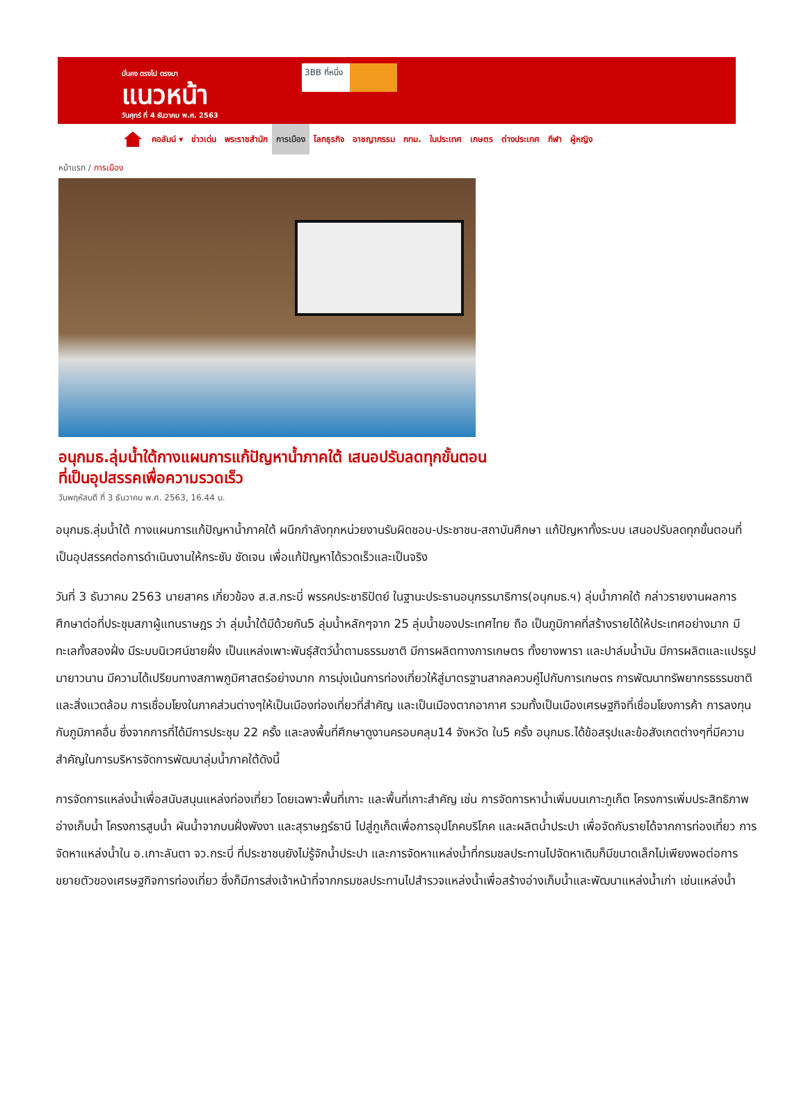มั่นคง ตรงไป ตรงมา
แนวหน้า
วันศุกร์ ที่ 4 ธันวาคม พ.ศ. 2563
3BB ที่หนึ่ง
คอลัมน์ ▾ ข่าวเด่น พระราชสำนัก การเมือง โลกธุรกิจ อาชญากรรม กทม. ในประเทศ เกษตร ต่างประเทศ กีฬา ผู้หญิง
หน้าแรก / การเมือง
อนุกมธ.ลุ่มน้ำใต้กางแผนการแก้ปัญหาน้ำภาคใต้ เสนอปรับลดทุกขั้นตอนที่เป็นอุปสรรคเพื่อความรวดเร็ว
วันพฤหัสบดี ที่ 3 ธันวาคม พ.ศ. 2563, 16.44 น.
อนุกมธ.ลุ่มน้ำใต้ กางแผนการแก้ปัญหาน้ำภาคใต้ ผนึกกำลังทุกหน่วยงานรับผิดชอบ-ประชาชน-สถาบันศึกษา แก้ปัญหาทั้งระบบ เสนอปรับลดทุกขั้นตอนที่เป็นอุปสรรคต่อการดำเนินงานให้กระชับ ชัดเจน เพื่อแก้ปัญหาได้รวดเร็วและเป็นจริง
วันที่ 3 ธันวาคม 2563 นายสาคร เกี่ยวข้อง ส.ส.กระบี่ พรรคประชาธิปัตย์ ในฐานะประธานอนุกรรมาธิการ(อนุกมธ.ฯ) ลุ่มน้ำภาคใต้ กล่าวรายงานผลการศึกษาต่อที่ประชุมสภาผู้แทนราษฎร ว่า ลุ่มน้ำใต้มีด้วยกัน5 ลุ่มน้ำหลักๆจาก 25 ลุ่มน้ำของประเทศไทย ถือ เป็นภูมิภาคที่สร้างรายได้ให้ประเทศอย่างมาก มีทะเลทั้งสองฝั่ง มีระบบนิเวศน์ชายฝั่ง เป็นแหล่งเพาะพันธุ์สัตว์น้ำตามธรรมชาติ มีการผลิตทางการเกษตร ทั้งยางพารา และปาล์มน้ำมัน มีการผลิตและแปรรูปมายาวนาน มีความได้เปรียบทางสภาพภูมิศาสตร์อย่างมาก การมุ่งเน้นการท่องเที่ยวให้สู่มาตรฐานสากลควบคู่ไปกับการเกษตร การพัฒนาทรัพยากรธรรมชาติและสิ่งแวดล้อม การเชื่อมโยงในภาคส่วนต่างๆให้เป็นเมืองท่องเที่ยวที่สำคัญ และเป็นเมืองตากอากาศ รวมทั้งเป็นเมืองเศรษฐกิจที่เชื่อมโยงการค้า การลงทุนกับภูมิภาคอื่น ซึ่งจากการที่ได้มีการประชุม 22 ครั้ง และลงพื้นที่ศึกษาดูงานครอบคลุม14 จังหวัด ใน5 ครั้ง อนุกมธ.ได้ข้อสรุปและข้อสังเกตต่างๆที่มีความสำคัญในการบริหารจัดการพัฒนาลุ่มน้ำภาคใต้ดังนี้
การจัดการแหล่งน้ำเพื่อสนับสนุนแหล่งท่องเที่ยว โดยเฉพาะพื้นที่เกาะ และพื้นที่เกาะสำคัญ เช่น การจัดการหาน้ำเพิ่มบนเกาะภูเก็ต โครงการเพิ่มประสิทธิภาพอ่างเก็บน้ำ โครงการสูบน้ำ ผันน้ำจากบนฝั่งพังงา และสุราษฎร์ธานี ไปสู่ภูเก็ตเพื่อการอุปโภคบริโภค และผลิตน้ำประปา เพื่อจัดกับรายได้จากการท่องเที่ยว การจัดหาแหล่งน้ำใน อ.เกาะลันตา จว.กระบี่ ที่ประชาชนยังไม่รู้จักน้ำประปา และการจัดหาแหล่งน้ำที่กรมชลประทานไปจัดหาเดิมก็มีขนาดเล็กไม่เพียงพอต่อการขยายตัวของเศรษฐกิจการท่องเที่ยว ซึ่งก็มีการส่งเจ้าหน้าที่จากกรมชลประทานไปสำรวจแหล่งน้ำเพื่อสร้างอ่างเก็บน้ำและพัฒนาแหล่งน้ำเก่า เช่นแหล่งน้ำ